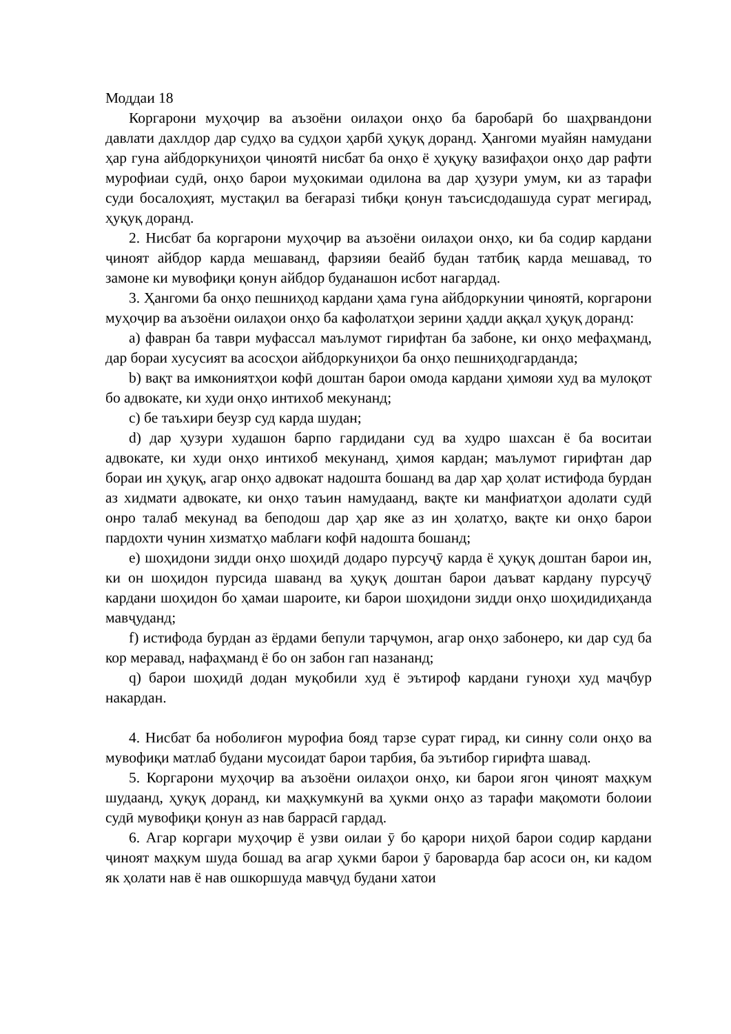Моддаи 18
Коргарони муҳоҷир ва аъзоёни оилаҳои онҳо ба баробарӣ бо шаҳрвандони давлати дахлдор дар судҳо ва судҳои ҳарбӣ ҳуқуқ доранд. Ҳангоми муайян намудани ҳар гуна айбдоркуниҳои ҷиноятӣ нисбат ба онҳо ё ҳуқуқу вазифаҳои онҳо дар рафти мурофиаи судӣ, онҳо барои муҳокимаи одилона ва дар ҳузури умум, ки аз тарафи суди босалоҳият, мустақил ва беғаразi тибқи қонун таъсисдодашуда сурат мегирад, ҳуқуқ доранд.
2. Нисбат ба коргарони муҳоҷир ва аъзоёни оилаҳои онҳо, ки ба содир кардани ҷиноят айбдор карда мешаванд, фарзияи беайб будан татбиқ карда мешавад, то замоне ки мувофиқи қонун айбдор буданашон исбот нагардад.
3. Ҳангоми ба онҳо пешниҳод кардани ҳама гуна айбдоркунии ҷиноятӣ, коргарони муҳоҷир ва аъзоёни оилаҳои онҳо ба кафолатҳои зерини ҳадди аққал ҳуқуқ доранд:
a) фавран ба таври муфассал маълумот гирифтан ба забоне, ки онҳо мефаҳманд, дар бораи хусусият ва асосҳои айбдоркуниҳои ба онҳо пешниҳодгарданда;
b) вақт ва имкониятҳои кофӣ доштан барои омода кардани ҳимояи худ ва мулоқот бо адвокате, ки худи онҳо интихоб мекунанд;
c) бе таъхири беузр суд карда шудан;
d) дар ҳузури худашон барпо гардидани суд ва худро шахсан ё ба воситаи адвокате, ки худи онҳо интихоб мекунанд, ҳимоя кардан; маълумот гирифтан дар бораи ин ҳуқуқ, агар онҳо адвокат надошта бошанд ва дар ҳар ҳолат истифода бурдан аз хидмати адвокате, ки онҳо таъин намудаанд, вақте ки манфиатҳои адолати судӣ онро талаб мекунад ва беподош дар ҳар яке аз ин ҳолатҳо, вақте ки онҳо барои пардохти чунин хизматҳо маблағи кофӣ надошта бошанд;
e) шоҳидони зидди онҳо шоҳидӣ додаро пурсуҷӯ карда ё ҳуқуқ доштан барои ин, ки он шоҳидон пурсида шаванд ва ҳуқуқ доштан барои даъват кардану пурсуҷӯ кардани шоҳидон бо ҳамаи шароите, ки барои шоҳидони зидди онҳо шоҳидидиҳанда мавҷуданд;
f) истифода бурдан аз ёрдами бепули тарҷумон, агар онҳо забонеро, ки дар суд ба кор меравад, нафаҳманд ё бо он забон гап назананд;
q) барои шоҳидӣ додан муқобили худ ё эътироф кардани гуноҳи худ маҷбур накардан.
4. Нисбат ба ноболиғон мурофиа бояд тарзе сурат гирад, ки синну соли онҳо ва мувофиқи матлаб будани мусоидат барои тарбия, ба эътибор гирифта шавад.
5. Коргарони муҳоҷир ва аъзоёни оилаҳои онҳо, ки барои ягон ҷиноят маҳкум шудаанд, ҳуқуқ доранд, ки маҳкумкунӣ ва ҳукми онҳо аз тарафи мақомоти болоии судӣ мувофиқи қонун аз нав баррасӣ гардад.
6. Агар коргари муҳоҷир ё узви оилаи ӯ бо қарори ниҳоӣ барои содир кардани ҷиноят маҳкум шуда бошад ва агар ҳукми барои ӯ бароварда бар асоси он, ки кадом як ҳолати нав ё нав ошкоршуда мавҷуд будани хатои